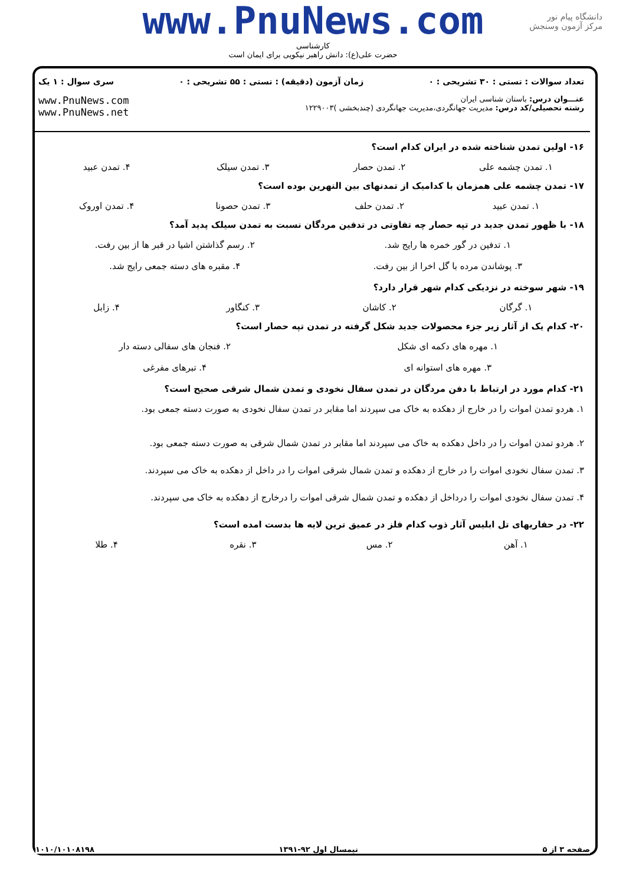www.PnuNews.com
کارشناسی
حضرت علی(ع): دانش راهبر نیکویی برای ایمان است
دانشگاه پیام نور
مرکز آزمون وسنجش
تعداد سوالات : تستی : ۳۰ تشریحی : ۰ زمان آزمون (دقیقه) : تستی : ۵۵ تشریحی : ۰ سری سوال : ۱ یک
عنـــوان درس: باستان شناسی ایران
رشته تحصیلی/کد درس: مدیریت جهانگردی،مدیریت جهانگردی (چندبخشی )۱۲۲۹۰۰۳
www.PnuNews.com
www.PnuNews.net
۱۶- اولین تمدن شناخته شده در ایران کدام است؟
۱. تمدن چشمه علی ۲. تمدن حصار ۳. تمدن سیلک ۴. تمدن عبید
۱۷- تمدن چشمه علی همزمان با کدامیک از تمدنهای بین النهرین بوده است؟
۱. تمدن عبید ۲. تمدن حلف ۳. تمدن حصونا ۴. تمدن اوروک
۱۸- با ظهور تمدن جدید در تپه حصار چه تفاوتی در تدفین مردگان نسبت به تمدن سیلک پدید آمد؟
۱. تدفین در گور خمره ها رایج شد.
۲. رسم گذاشتن اشیا در قبر ها از بین رفت.
۳. پوشاندن مرده با گل اخرا از بین رفت.
۴. مقبره های دسته جمعی رایج شد.
۱۹- شهر سوخته در نزدیکی کدام شهر قرار دارد؟
۱. گرگان ۲. کاشان ۳. کنگاور ۴. زابل
۲۰- کدام یک از آثار زیر جزء محصولات جدید شکل گرفته در تمدن تپه حصار است؟
۱. مهره های دکمه ای شکل ۲. فنجان های سفالی دسته دار
۳. مهره های استوانه ای ۴. تبرهای مفرغی
۲۱- کدام مورد در ارتباط با دفن مردگان در تمدن سفال نخودی و تمدن شمال شرقی صحیح است؟
۱. هردو تمدن اموات را در خارج از دهکده به خاک می سپردند اما مقابر در تمدن سفال نخودی به صورت دسته جمعی بود.
۲. هردو تمدن اموات را در داخل دهکده به خاک می سپردند اما مقابر در تمدن شمال شرقی به صورت دسته جمعی بود.
۳. تمدن سفال نخودی اموات را در خارج از دهکده و تمدن شمال شرقی اموات را در داخل از دهکده به خاک می سپردند.
۴. تمدن سفال نخودی اموات را درداخل از دهکده و تمدن شمال شرقی اموات را درخارج از دهکده به خاک می سپردند.
۲۲- در حفاریهای تل ابلیس آثار ذوب کدام فلز در عمیق ترین لایه ها بدست امده است؟
۱. آهن ۲. مس ۳. نقره ۴. طلا
صفحه ۳ از ۵ نیمسال اول ۹۲-۱۳۹۱ ۱۰۱۰/۱۰۱۰۸۱۹۸